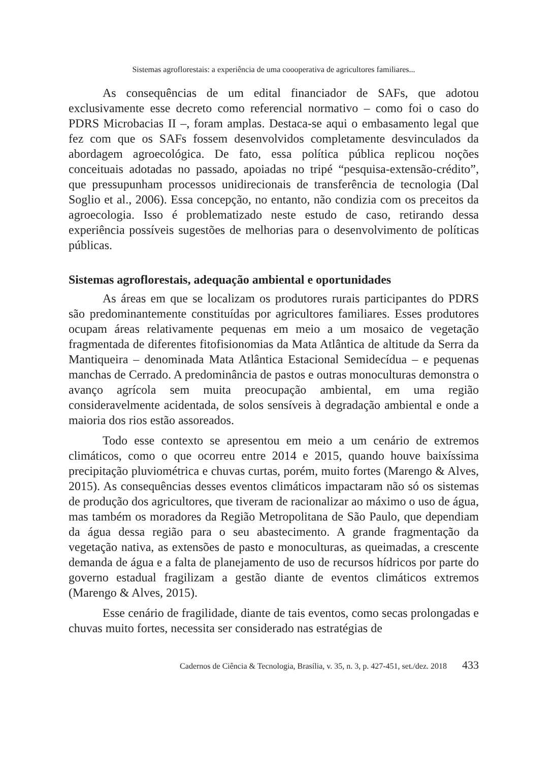Sistemas agroflorestais: a experiência de uma coooperativa de agricultores familiares...
As consequências de um edital financiador de SAFs, que adotou exclusivamente esse decreto como referencial normativo – como foi o caso do PDRS Microbacias II –, foram amplas. Destaca-se aqui o embasamento legal que fez com que os SAFs fossem desenvolvidos completamente desvinculados da abordagem agroecológica. De fato, essa política pública replicou noções conceituais adotadas no passado, apoiadas no tripé “pesquisa-extensão-crédito”, que pressupunham processos unidirecionais de transferência de tecnologia (Dal Soglio et al., 2006). Essa concepção, no entanto, não condizia com os preceitos da agroecologia. Isso é problematizado neste estudo de caso, retirando dessa experiência possíveis sugestões de melhorias para o desenvolvimento de políticas públicas.
Sistemas agroflorestais, adequação ambiental e oportunidades
As áreas em que se localizam os produtores rurais participantes do PDRS são predominantemente constituídas por agricultores familiares. Esses produtores ocupam áreas relativamente pequenas em meio a um mosaico de vegetação fragmentada de diferentes fitofisionomias da Mata Atlântica de altitude da Serra da Mantiqueira – denominada Mata Atlântica Estacional Semidecídua – e pequenas manchas de Cerrado. A predominância de pastos e outras monoculturas demonstra o avanço agrícola sem muita preocupação ambiental, em uma região consideravelmente acidentada, de solos sensíveis à degradação ambiental e onde a maioria dos rios estão assoreados.
Todo esse contexto se apresentou em meio a um cenário de extremos climáticos, como o que ocorreu entre 2014 e 2015, quando houve baixíssima precipitação pluviométrica e chuvas curtas, porém, muito fortes (Marengo & Alves, 2015). As consequências desses eventos climáticos impactaram não só os sistemas de produção dos agricultores, que tiveram de racionalizar ao máximo o uso de água, mas também os moradores da Região Metropolitana de São Paulo, que dependiam da água dessa região para o seu abastecimento. A grande fragmentação da vegetação nativa, as extensões de pasto e monoculturas, as queimadas, a crescente demanda de água e a falta de planejamento de uso de recursos hídricos por parte do governo estadual fragilizam a gestão diante de eventos climáticos extremos (Marengo & Alves, 2015).
Esse cenário de fragilidade, diante de tais eventos, como secas prolongadas e chuvas muito fortes, necessita ser considerado nas estratégias de
Cadernos de Ciência & Tecnologia, Brasília, v. 35, n. 3, p. 427-451, set./dez. 2018 433